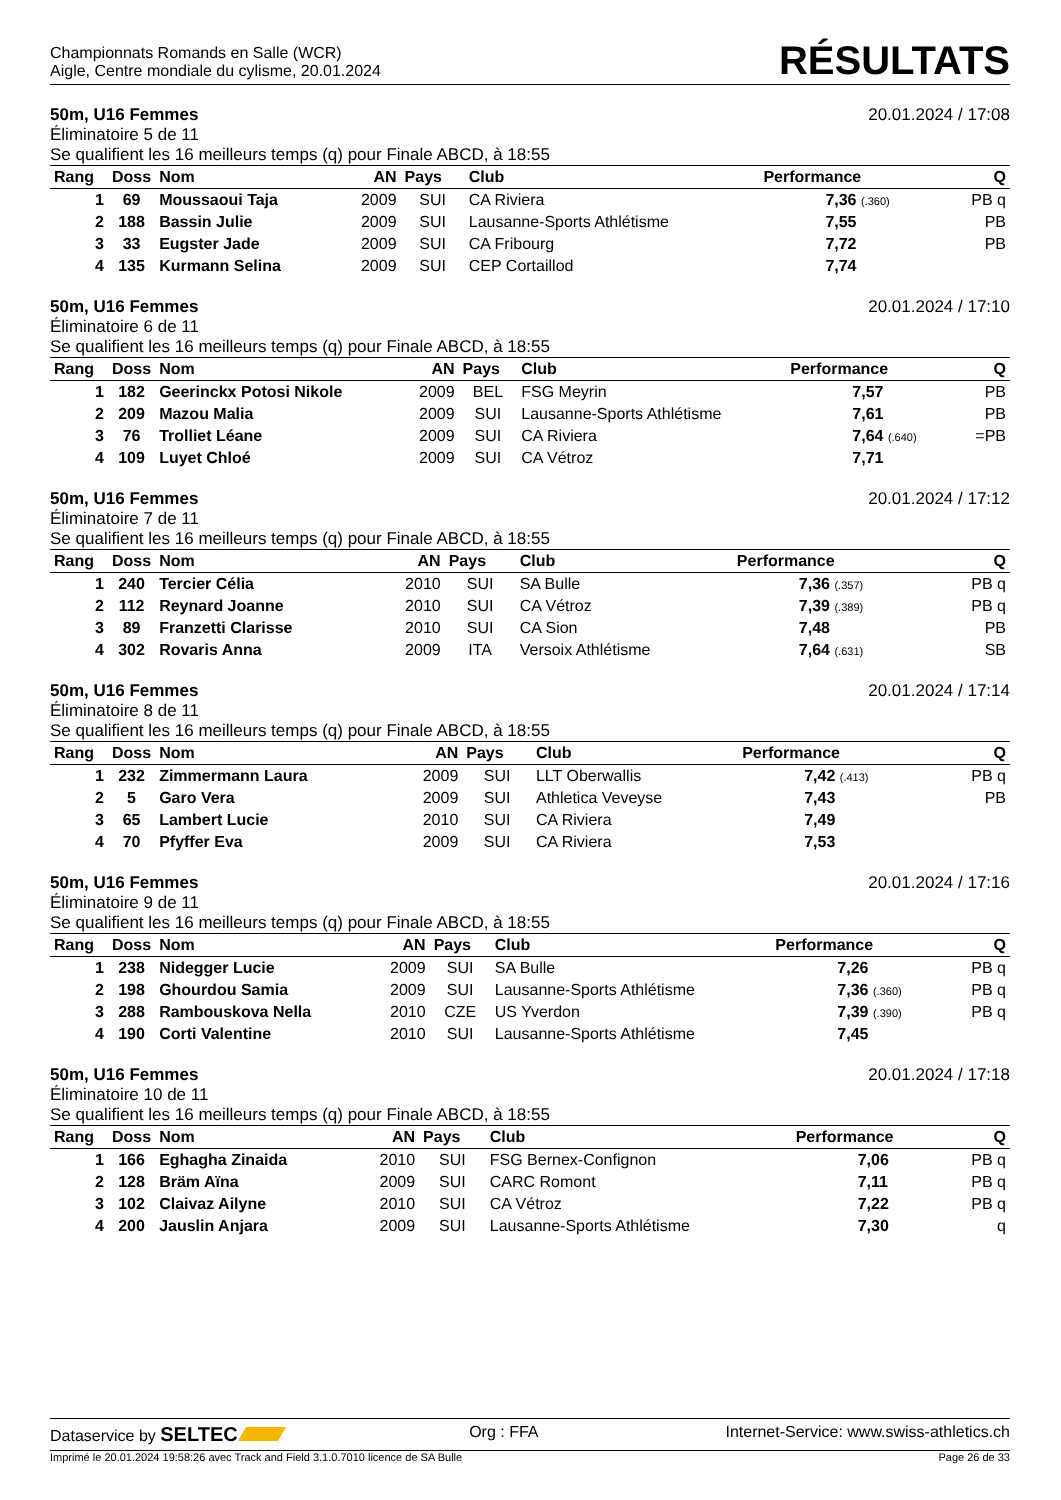Championnats Romands en Salle (WCR)
Aigle, Centre mondiale du cylisme, 20.01.2024
RÉSULTATS
50m, U16 Femmes 20.01.2024 / 17:08
Éliminatoire 5 de 11
Se qualifient les 16 meilleurs temps (q) pour Finale ABCD, à 18:55
| Rang | Doss | Nom | AN | Pays | Club | Performance | Q |
| --- | --- | --- | --- | --- | --- | --- | --- |
| 1 | 69 | Moussaoui Taja | 2009 | SUI | CA Riviera | 7,36 (.360) | PB q |
| 2 | 188 | Bassin Julie | 2009 | SUI | Lausanne-Sports Athlétisme | 7,55 | PB |
| 3 | 33 | Eugster Jade | 2009 | SUI | CA Fribourg | 7,72 | PB |
| 4 | 135 | Kurmann Selina | 2009 | SUI | CEP Cortaillod | 7,74 | |
50m, U16 Femmes 20.01.2024 / 17:10
Éliminatoire 6 de 11
Se qualifient les 16 meilleurs temps (q) pour Finale ABCD, à 18:55
| Rang | Doss | Nom | AN | Pays | Club | Performance | Q |
| --- | --- | --- | --- | --- | --- | --- | --- |
| 1 | 182 | Geerinckx Potosi Nikole | 2009 | BEL | FSG Meyrin | 7,57 | PB |
| 2 | 209 | Mazou Malia | 2009 | SUI | Lausanne-Sports Athlétisme | 7,61 | PB |
| 3 | 76 | Trolliet Léane | 2009 | SUI | CA Riviera | 7,64 (.640) | =PB |
| 4 | 109 | Luyet Chloé | 2009 | SUI | CA Vétroz | 7,71 | |
50m, U16 Femmes 20.01.2024 / 17:12
Éliminatoire 7 de 11
Se qualifient les 16 meilleurs temps (q) pour Finale ABCD, à 18:55
| Rang | Doss | Nom | AN | Pays | Club | Performance | Q |
| --- | --- | --- | --- | --- | --- | --- | --- |
| 1 | 240 | Tercier Célia | 2010 | SUI | SA Bulle | 7,36 (.357) | PB q |
| 2 | 112 | Reynard Joanne | 2010 | SUI | CA Vétroz | 7,39 (.389) | PB q |
| 3 | 89 | Franzetti Clarisse | 2010 | SUI | CA Sion | 7,48 | PB |
| 4 | 302 | Rovaris Anna | 2009 | ITA | Versoix Athlétisme | 7,64 (.631) | SB |
50m, U16 Femmes 20.01.2024 / 17:14
Éliminatoire 8 de 11
Se qualifient les 16 meilleurs temps (q) pour Finale ABCD, à 18:55
| Rang | Doss | Nom | AN | Pays | Club | Performance | Q |
| --- | --- | --- | --- | --- | --- | --- | --- |
| 1 | 232 | Zimmermann Laura | 2009 | SUI | LLT Oberwallis | 7,42 (.413) | PB q |
| 2 | 5 | Garo Vera | 2009 | SUI | Athletica Veveyse | 7,43 | PB |
| 3 | 65 | Lambert Lucie | 2010 | SUI | CA Riviera | 7,49 | |
| 4 | 70 | Pfyffer Eva | 2009 | SUI | CA Riviera | 7,53 | |
50m, U16 Femmes 20.01.2024 / 17:16
Éliminatoire 9 de 11
Se qualifient les 16 meilleurs temps (q) pour Finale ABCD, à 18:55
| Rang | Doss | Nom | AN | Pays | Club | Performance | Q |
| --- | --- | --- | --- | --- | --- | --- | --- |
| 1 | 238 | Nidegger Lucie | 2009 | SUI | SA Bulle | 7,26 | PB q |
| 2 | 198 | Ghourdou Samia | 2009 | SUI | Lausanne-Sports Athlétisme | 7,36 (.360) | PB q |
| 3 | 288 | Rambouskova Nella | 2010 | CZE | US Yverdon | 7,39 (.390) | PB q |
| 4 | 190 | Corti Valentine | 2010 | SUI | Lausanne-Sports Athlétisme | 7,45 | |
50m, U16 Femmes 20.01.2024 / 17:18
Éliminatoire 10 de 11
Se qualifient les 16 meilleurs temps (q) pour Finale ABCD, à 18:55
| Rang | Doss | Nom | AN | Pays | Club | Performance | Q |
| --- | --- | --- | --- | --- | --- | --- | --- |
| 1 | 166 | Eghagha Zinaida | 2010 | SUI | FSG Bernex-Confignon | 7,06 | PB q |
| 2 | 128 | Bräm Aïna | 2009 | SUI | CARC Romont | 7,11 | PB q |
| 3 | 102 | Claivaz Ailyne | 2010 | SUI | CA Vétroz | 7,22 | PB q |
| 4 | 200 | Jauslin Anjara | 2009 | SUI | Lausanne-Sports Athlétisme | 7,30 | q |
Dataservice by SELTEC Org : FFA Internet-Service: www.swiss-athletics.ch
Imprimé le 20.01.2024 19:58:26 avec Track and Field 3.1.0.7010 licence de SA Bulle Page 26 de 33